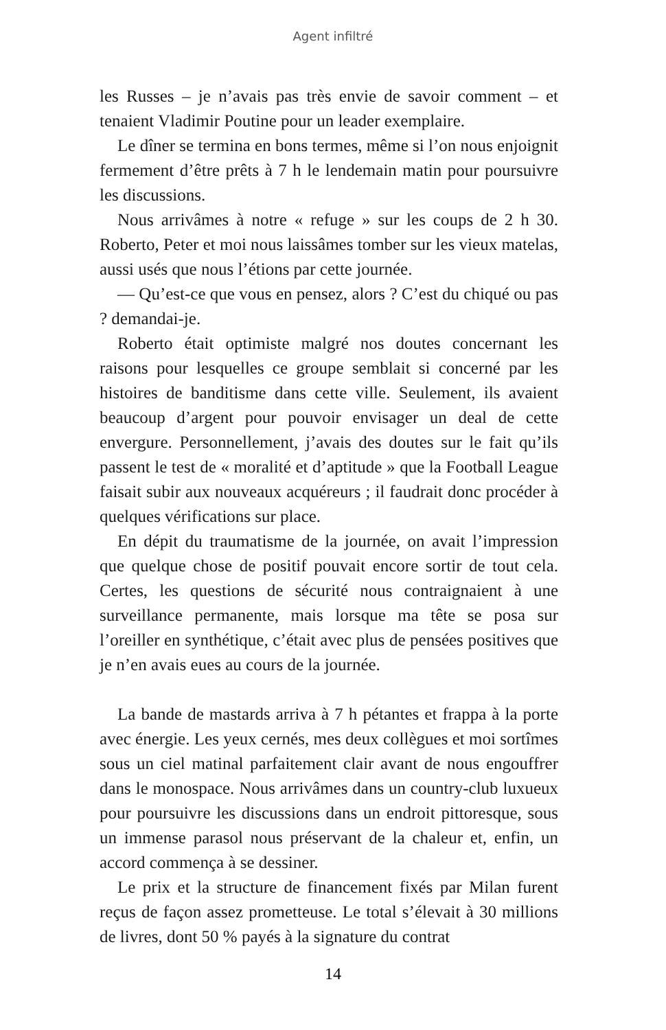Agent infiltré
les Russes – je n’avais pas très envie de savoir comment – et tenaient Vladimir Poutine pour un leader exemplaire.
Le dîner se termina en bons termes, même si l’on nous enjoignit fermement d’être prêts à 7 h le lendemain matin pour poursuivre les discussions.
Nous arrivâmes à notre « refuge » sur les coups de 2 h 30. Roberto, Peter et moi nous laissâmes tomber sur les vieux matelas, aussi usés que nous l’étions par cette journée.
— Qu’est-ce que vous en pensez, alors ? C’est du chiqué ou pas ? demandai-je.
Roberto était optimiste malgré nos doutes concernant les raisons pour lesquelles ce groupe semblait si concerné par les histoires de banditisme dans cette ville. Seulement, ils avaient beaucoup d’argent pour pouvoir envisager un deal de cette envergure. Personnellement, j’avais des doutes sur le fait qu’ils passent le test de « moralité et d’aptitude » que la Football League faisait subir aux nouveaux acquéreurs ; il faudrait donc procéder à quelques vérifications sur place.
En dépit du traumatisme de la journée, on avait l’impression que quelque chose de positif pouvait encore sortir de tout cela. Certes, les questions de sécurité nous contraignaient à une surveillance permanente, mais lorsque ma tête se posa sur l’oreiller en synthétique, c’était avec plus de pensées positives que je n’en avais eues au cours de la journée.
La bande de mastards arriva à 7 h pétantes et frappa à la porte avec énergie. Les yeux cernés, mes deux collègues et moi sortîmes sous un ciel matinal parfaitement clair avant de nous engouffrer dans le monospace. Nous arrivâmes dans un country-club luxueux pour poursuivre les discussions dans un endroit pittoresque, sous un immense parasol nous préservant de la chaleur et, enfin, un accord commença à se dessiner.
Le prix et la structure de financement fixés par Milan furent reçus de façon assez prometteuse. Le total s’élevait à 30 millions de livres, dont 50 % payés à la signature du contrat
14